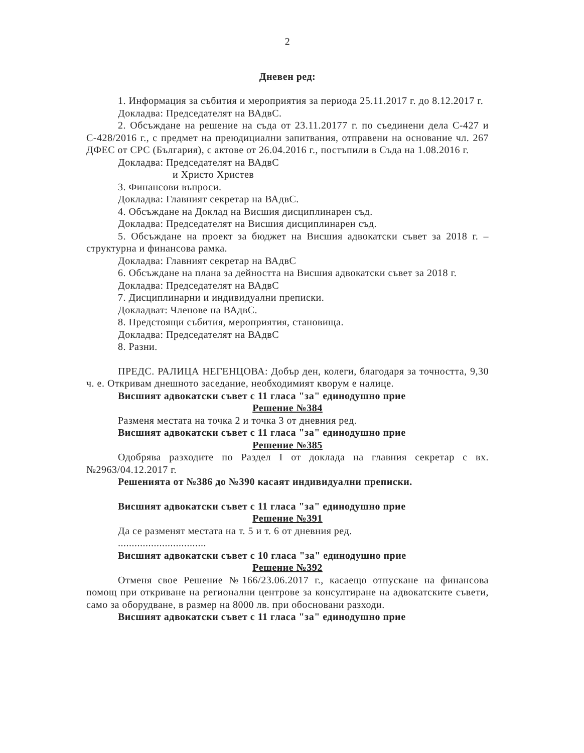2
Дневен ред:
1. Информация за събития и мероприятия за периода 25.11.2017 г. до 8.12.2017 г.
Докладва: Председателят на ВАдвС.
2. Обсъждане на решение на съда от 23.11.20177 г. по съединени дела С-427 и С-428/2016 г., с предмет на преюдициални запитвания, отправени на основание чл. 267 ДФЕС от СРС (България), с актове от 26.04.2016 г., постъпили в Съда на 1.08.2016 г.
Докладва: Председателят на ВАдвС
и Христо Христев
3. Финансови въпроси.
Докладва: Главният секретар на ВАдвС.
4. Обсъждане на Доклад на Висшия дисциплинарен съд.
Докладва: Председателят на Висшия дисциплинарен съд.
5. Обсъждане на проект за бюджет на Висшия адвокатски съвет за 2018 г. – структурна и финансова рамка.
Докладва: Главният секретар на ВАдвС
6. Обсъждане на плана за дейността на Висшия адвокатски съвет за 2018 г.
Докладва: Председателят на ВАдвС
7. Дисциплинарни и индивидуални преписки.
Докладват: Членове на ВАдвС.
8. Предстоящи събития, мероприятия, становища.
Докладва: Председателят на ВАдвС
8. Разни.
ПРЕДС. РАЛИЦА НЕГЕНЦОВА: Добър ден, колеги, благодаря за точността, 9,30 ч. е. Откривам днешното заседание, необходимият кворум е налице.
Висшият адвокатски съвет с 11 гласа "за" единодушно прие
Решение №384
Разменя местата на точка 2 и точка 3 от дневния ред.
Висшият адвокатски съвет с 11 гласа "за" единодушно прие
Решение №385
Одобрява разходите по Раздел І от доклада на главния секретар с вх. №2963/04.12.2017 г.
Решенията от №386 до №390 касаят индивидуални преписки.
Висшият адвокатски съвет с 11 гласа "за" единодушно прие
Решение №391
Да се разменят местата на т. 5 и т. 6 от дневния ред.
................................
Висшият адвокатски съвет с 10 гласа "за" единодушно прие
Решение №392
Отменя свое Решение №166/23.06.2017 г., касаещо отпускане на финансова помощ при откриване на регионални центрове за консултиране на адвокатските съвети, само за оборудване, в размер на 8000 лв. при обосновани разходи.
Висшият адвокатски съвет с 11 гласа "за" единодушно прие